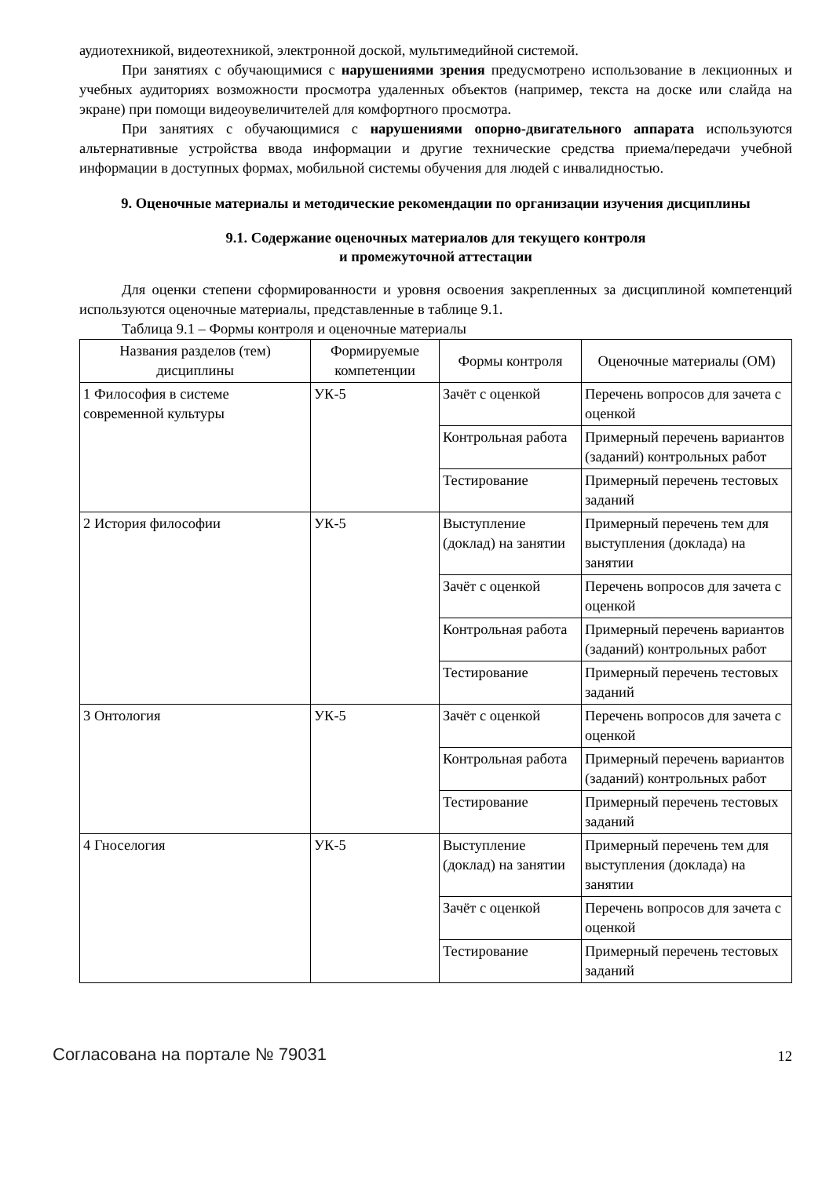аудиотехникой, видеотехникой, электронной доской, мультимедийной системой.
При занятиях с обучающимися с нарушениями зрения предусмотрено использование в лекционных и учебных аудиториях возможности просмотра удаленных объектов (например, текста на доске или слайда на экране) при помощи видеоувеличителей для комфортного просмотра.
При занятиях с обучающимися с нарушениями опорно-двигательного аппарата используются альтернативные устройства ввода информации и другие технические средства приема/передачи учебной информации в доступных формах, мобильной системы обучения для людей с инвалидностью.
9. Оценочные материалы и методические рекомендации по организации изучения дисциплины
9.1. Содержание оценочных материалов для текущего контроля
и промежуточной аттестации
Для оценки степени сформированности и уровня освоения закрепленных за дисциплиной компетенций используются оценочные материалы, представленные в таблице 9.1.
Таблица 9.1 – Формы контроля и оценочные материалы
| Названия разделов (тем) дисциплины | Формируемые компетенции | Формы контроля | Оценочные материалы (ОМ) |
| --- | --- | --- | --- |
| 1 Философия в системе современной культуры | УК-5 | Зачёт с оценкой | Перечень вопросов для зачета с оценкой |
| | | Контрольная работа | Примерный перечень вариантов (заданий) контрольных работ |
| | | Тестирование | Примерный перечень тестовых заданий |
| 2 История философии | УК-5 | Выступление (доклад) на занятии | Примерный перечень тем для выступления (доклада) на занятии |
| | | Зачёт с оценкой | Перечень вопросов для зачета с оценкой |
| | | Контрольная работа | Примерный перечень вариантов (заданий) контрольных работ |
| | | Тестирование | Примерный перечень тестовых заданий |
| 3 Онтология | УК-5 | Зачёт с оценкой | Перечень вопросов для зачета с оценкой |
| | | Контрольная работа | Примерный перечень вариантов (заданий) контрольных работ |
| | | Тестирование | Примерный перечень тестовых заданий |
| 4 Гноселогия | УК-5 | Выступление (доклад) на занятии | Примерный перечень тем для выступления (доклада) на занятии |
| | | Зачёт с оценкой | Перечень вопросов для зачета с оценкой |
| | | Тестирование | Примерный перечень тестовых заданий |
Согласована на портале № 79031 12